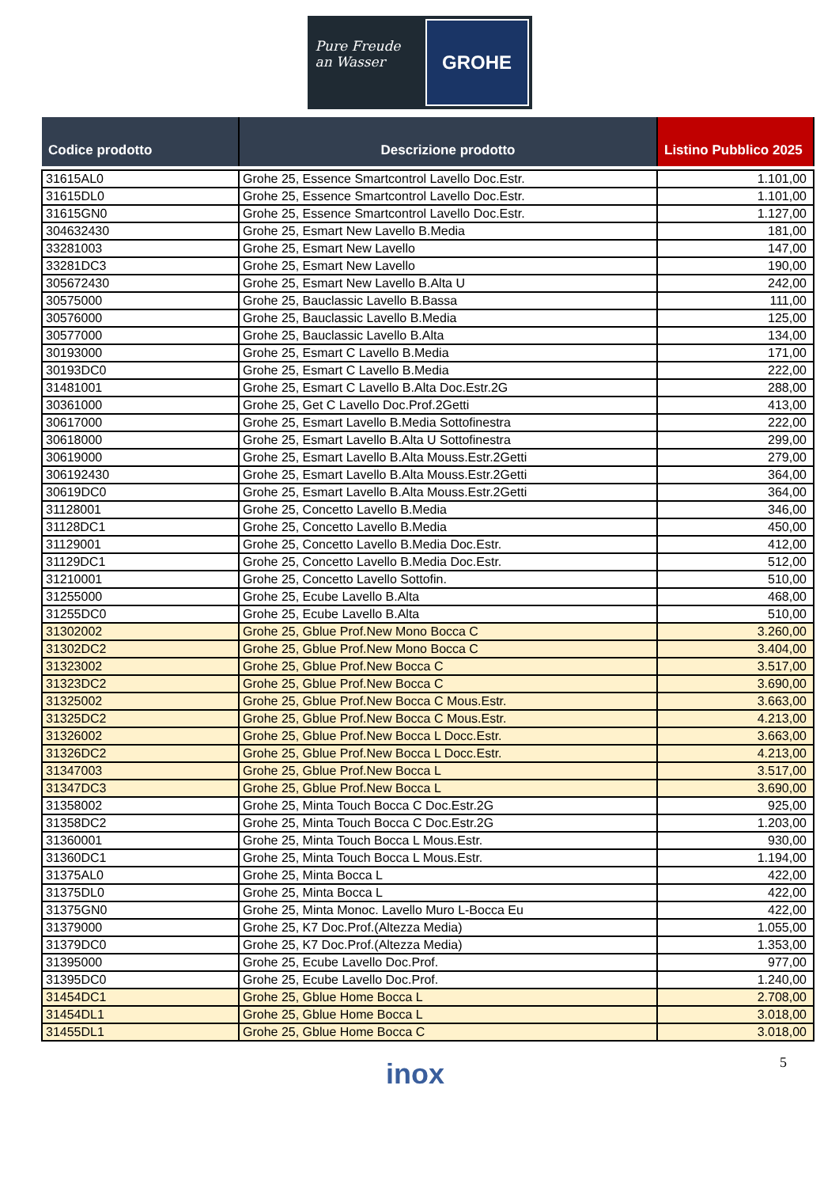Pure Freude an Wasser
GROHE
| Codice prodotto | Descrizione prodotto | Listino Pubblico 2025 |
| --- | --- | --- |
| 31615AL0 | Grohe 25, Essence Smartcontrol Lavello Doc.Estr. | 1.101,00 |
| 31615DL0 | Grohe 25, Essence Smartcontrol Lavello Doc.Estr. | 1.101,00 |
| 31615GN0 | Grohe 25, Essence Smartcontrol Lavello Doc.Estr. | 1.127,00 |
| 304632430 | Grohe 25, Esmart New Lavello B.Media | 181,00 |
| 33281003 | Grohe 25, Esmart New Lavello | 147,00 |
| 33281DC3 | Grohe 25, Esmart New Lavello | 190,00 |
| 305672430 | Grohe 25, Esmart New Lavello B.Alta U | 242,00 |
| 30575000 | Grohe 25, Bauclassic Lavello B.Bassa | 111,00 |
| 30576000 | Grohe 25, Bauclassic Lavello B.Media | 125,00 |
| 30577000 | Grohe 25, Bauclassic Lavello B.Alta | 134,00 |
| 30193000 | Grohe 25, Esmart C Lavello B.Media | 171,00 |
| 30193DC0 | Grohe 25, Esmart C Lavello B.Media | 222,00 |
| 31481001 | Grohe 25, Esmart C Lavello B.Alta Doc.Estr.2G | 288,00 |
| 30361000 | Grohe 25, Get C Lavello Doc.Prof.2Getti | 413,00 |
| 30617000 | Grohe 25, Esmart Lavello B.Media Sottofinestra | 222,00 |
| 30618000 | Grohe 25, Esmart Lavello B.Alta U Sottofinestra | 299,00 |
| 30619000 | Grohe 25, Esmart Lavello B.Alta Mouss.Estr.2Getti | 279,00 |
| 306192430 | Grohe 25, Esmart Lavello B.Alta Mouss.Estr.2Getti | 364,00 |
| 30619DC0 | Grohe 25, Esmart Lavello B.Alta Mouss.Estr.2Getti | 364,00 |
| 31128001 | Grohe 25, Concetto Lavello B.Media | 346,00 |
| 31128DC1 | Grohe 25, Concetto Lavello B.Media | 450,00 |
| 31129001 | Grohe 25, Concetto Lavello B.Media Doc.Estr. | 412,00 |
| 31129DC1 | Grohe 25, Concetto Lavello B.Media Doc.Estr. | 512,00 |
| 31210001 | Grohe 25, Concetto Lavello Sottofin. | 510,00 |
| 31255000 | Grohe 25, Ecube Lavello B.Alta | 468,00 |
| 31255DC0 | Grohe 25, Ecube Lavello B.Alta | 510,00 |
| 31302002 | Grohe 25, Gblue Prof.New Mono Bocca C | 3.260,00 |
| 31302DC2 | Grohe 25, Gblue Prof.New Mono Bocca C | 3.404,00 |
| 31323002 | Grohe 25, Gblue Prof.New Bocca C | 3.517,00 |
| 31323DC2 | Grohe 25, Gblue Prof.New Bocca C | 3.690,00 |
| 31325002 | Grohe 25, Gblue Prof.New Bocca C Mous.Estr. | 3.663,00 |
| 31325DC2 | Grohe 25, Gblue Prof.New Bocca C Mous.Estr. | 4.213,00 |
| 31326002 | Grohe 25, Gblue Prof.New Bocca L Docc.Estr. | 3.663,00 |
| 31326DC2 | Grohe 25, Gblue Prof.New Bocca L Docc.Estr. | 4.213,00 |
| 31347003 | Grohe 25, Gblue Prof.New Bocca L | 3.517,00 |
| 31347DC3 | Grohe 25, Gblue Prof.New Bocca L | 3.690,00 |
| 31358002 | Grohe 25, Minta Touch Bocca C Doc.Estr.2G | 925,00 |
| 31358DC2 | Grohe 25, Minta Touch Bocca C Doc.Estr.2G | 1.203,00 |
| 31360001 | Grohe 25, Minta Touch Bocca L Mous.Estr. | 930,00 |
| 31360DC1 | Grohe 25, Minta Touch Bocca L Mous.Estr. | 1.194,00 |
| 31375AL0 | Grohe 25, Minta Bocca L | 422,00 |
| 31375DL0 | Grohe 25, Minta Bocca L | 422,00 |
| 31375GN0 | Grohe 25, Minta Monoc. Lavello Muro L-Bocca Eu | 422,00 |
| 31379000 | Grohe 25, K7 Doc.Prof.(Altezza Media) | 1.055,00 |
| 31379DC0 | Grohe 25, K7 Doc.Prof.(Altezza Media) | 1.353,00 |
| 31395000 | Grohe 25, Ecube Lavello Doc.Prof. | 977,00 |
| 31395DC0 | Grohe 25, Ecube Lavello Doc.Prof. | 1.240,00 |
| 31454DC1 | Grohe 25, Gblue Home Bocca L | 2.708,00 |
| 31454DL1 | Grohe 25, Gblue Home Bocca L | 3.018,00 |
| 31455DL1 | Grohe 25, Gblue Home Bocca C | 3.018,00 |
inox 5